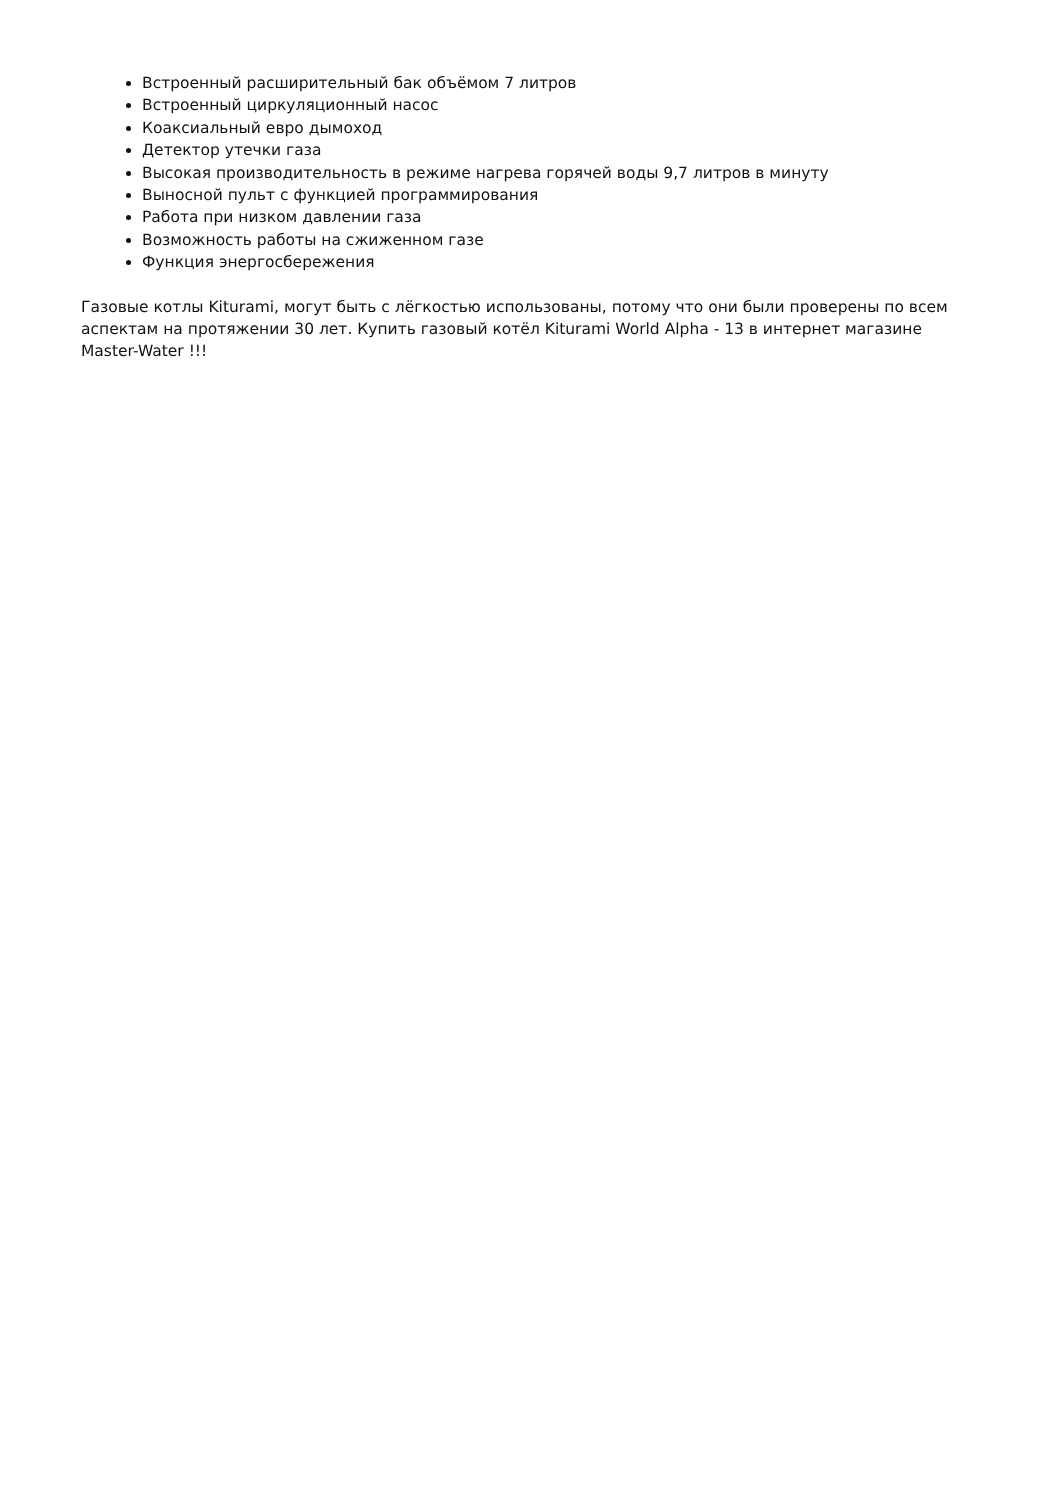Встроенный расширительный бак объёмом 7 литров
Встроенный циркуляционный насос
Коаксиальный евро дымоход
Детектор утечки газа
Высокая производительность в режиме нагрева горячей воды 9,7 литров в минуту
Выносной пульт с функцией программирования
Работа при низком давлении газа
Возможность работы на сжиженном газе
Функция энергосбережения
Газовые котлы Kiturami, могут быть с лёгкостью использованы, потому что они были проверены по всем аспектам на протяжении 30 лет. Купить газовый котёл Kiturami World Alpha - 13 в интернет магазине Master-Water !!!